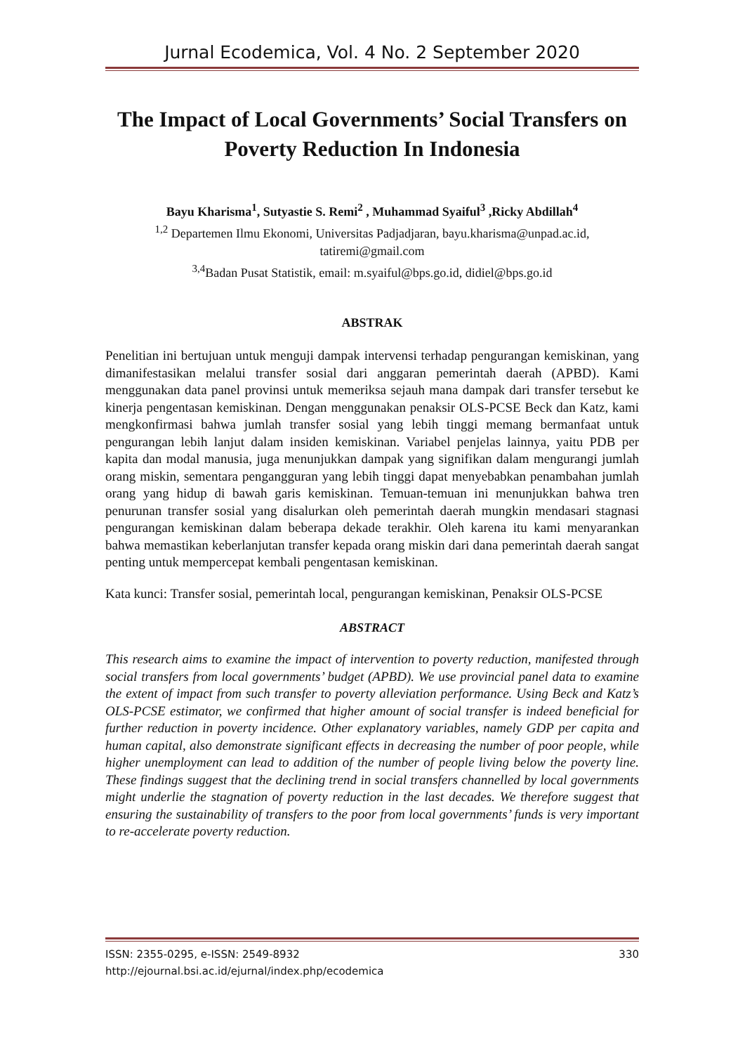Jurnal Ecodemica, Vol. 4 No. 2 September 2020
The Impact of Local Governments’ Social Transfers on Poverty Reduction In Indonesia
Bayu Kharisma<sup>1</sup>, Sutyastie S. Remi<sup>2</sup> , Muhammad Syaiful<sup>3</sup> ,Ricky Abdillah<sup>4</sup>
<sup>1,2</sup> Departemen Ilmu Ekonomi, Universitas Padjadjaran, bayu.kharisma@unpad.ac.id, tatiremi@gmail.com
<sup>3,4</sup>Badan Pusat Statistik, email: m.syaiful@bps.go.id, didiel@bps.go.id
ABSTRAK
Penelitian ini bertujuan untuk menguji dampak intervensi terhadap pengurangan kemiskinan, yang dimanifestasikan melalui transfer sosial dari anggaran pemerintah daerah (APBD). Kami menggunakan data panel provinsi untuk memeriksa sejauh mana dampak dari transfer tersebut ke kinerja pengentasan kemiskinan. Dengan menggunakan penaksir OLS-PCSE Beck dan Katz, kami mengkonfirmasi bahwa jumlah transfer sosial yang lebih tinggi memang bermanfaat untuk pengurangan lebih lanjut dalam insiden kemiskinan. Variabel penjelas lainnya, yaitu PDB per kapita dan modal manusia, juga menunjukkan dampak yang signifikan dalam mengurangi jumlah orang miskin, sementara pengangguran yang lebih tinggi dapat menyebabkan penambahan jumlah orang yang hidup di bawah garis kemiskinan. Temuan-temuan ini menunjukkan bahwa tren penurunan transfer sosial yang disalurkan oleh pemerintah daerah mungkin mendasari stagnasi pengurangan kemiskinan dalam beberapa dekade terakhir. Oleh karena itu kami menyarankan bahwa memastikan keberlanjutan transfer kepada orang miskin dari dana pemerintah daerah sangat penting untuk mempercepat kembali pengentasan kemiskinan.
Kata kunci: Transfer sosial, pemerintah local, pengurangan kemiskinan, Penaksir OLS-PCSE
ABSTRACT
This research aims to examine the impact of intervention to poverty reduction, manifested through social transfers from local governments’ budget (APBD). We use provincial panel data to examine the extent of impact from such transfer to poverty alleviation performance. Using Beck and Katz’s OLS-PCSE estimator, we confirmed that higher amount of social transfer is indeed beneficial for further reduction in poverty incidence. Other explanatory variables, namely GDP per capita and human capital, also demonstrate significant effects in decreasing the number of poor people, while higher unemployment can lead to addition of the number of people living below the poverty line. These findings suggest that the declining trend in social transfers channelled by local governments might underlie the stagnation of poverty reduction in the last decades. We therefore suggest that ensuring the sustainability of transfers to the poor from local governments’ funds is very important to re-accelerate poverty reduction.
ISSN: 2355-0295, e-ISSN: 2549-8932 330
http://ejournal.bsi.ac.id/ejurnal/index.php/ecodemica